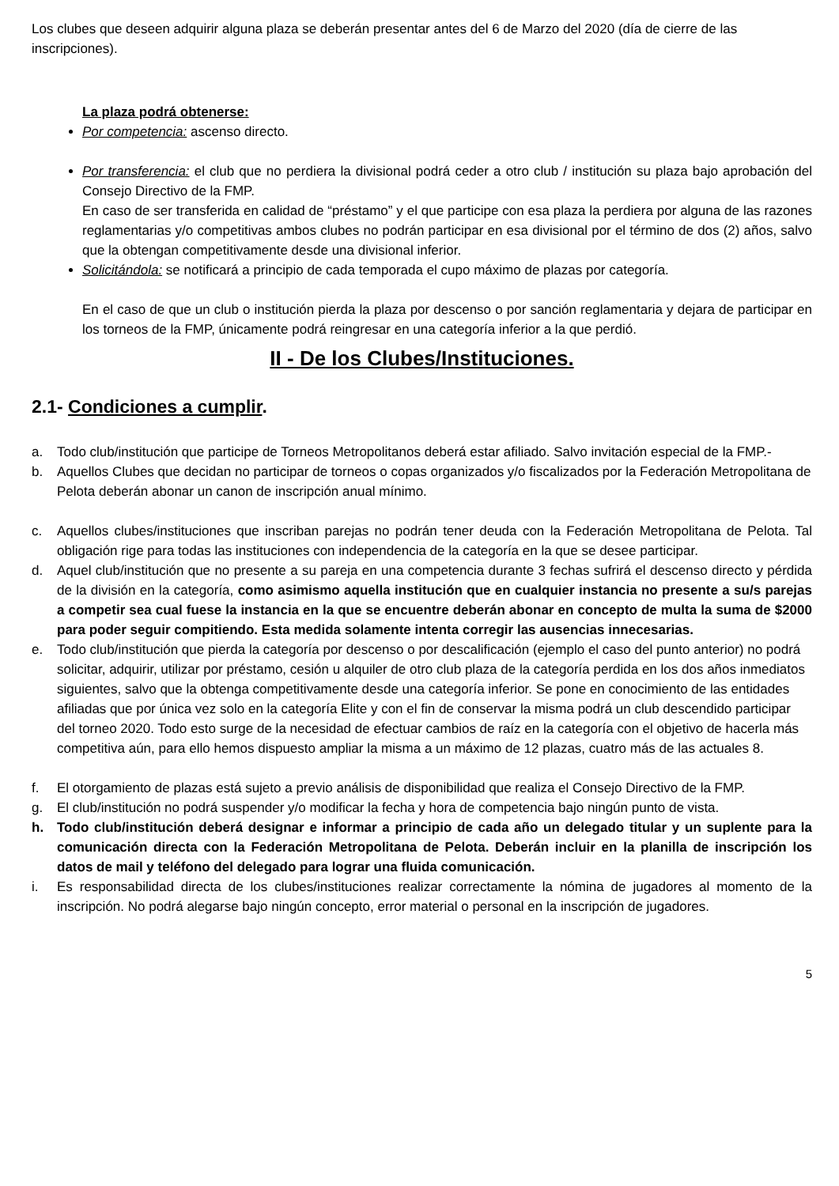Los clubes que deseen adquirir alguna plaza se deberán presentar antes del 6 de Marzo del 2020 (día de cierre de las inscripciones).
La plaza podrá obtenerse:
Por competencia: ascenso directo.
Por transferencia: el club que no perdiera la divisional podrá ceder a otro club / institución su plaza bajo aprobación del Consejo Directivo de la FMP.
En caso de ser transferida en calidad de “préstamo” y el que participe con esa plaza la perdiera por alguna de las razones reglamentarias y/o competitivas ambos clubes no podrán participar en esa divisional por el término de dos (2) años, salvo que la obtengan competitivamente desde una divisional inferior.
Solicitándola: se notificará a principio de cada temporada el cupo máximo de plazas por categoría.
En el caso de que un club o institución pierda la plaza por descenso o por sanción reglamentaria y dejara de participar en los torneos de la FMP, únicamente podrá reingresar en una categoría inferior a la que perdió.
II - De los Clubes/Instituciones.
2.1- Condiciones a cumplir.
a. Todo club/institución que participe de Torneos Metropolitanos deberá estar afiliado. Salvo invitación especial de la FMP.-
b. Aquellos Clubes que decidan no participar de torneos o copas organizados y/o fiscalizados por la Federación Metropolitana de Pelota deberán abonar un canon de inscripción anual mínimo.
c. Aquellos clubes/instituciones que inscriban parejas no podrán tener deuda con la Federación Metropolitana de Pelota. Tal obligación rige para todas las instituciones con independencia de la categoría en la que se desee participar.
d. Aquel club/institución que no presente a su pareja en una competencia durante 3 fechas sufrirá el descenso directo y pérdida de la división en la categoría, como asimismo aquella institución que en cualquier instancia no presente a su/s parejas a competir sea cual fuese la instancia en la que se encuentre deberán abonar en concepto de multa la suma de $2000 para poder seguir compitiendo. Esta medida solamente intenta corregir las ausencias innecesarias.
e. Todo club/institución que pierda la categoría por descenso o por descalificación (ejemplo el caso del punto anterior) no podrá solicitar, adquirir, utilizar por préstamo, cesión u alquiler de otro club plaza de la categoría perdida en los dos años inmediatos siguientes, salvo que la obtenga competitivamente desde una categoría inferior. Se pone en conocimiento de las entidades afiliadas que por única vez solo en la categoría Elite y con el fin de conservar la misma podrá un club descendido participar del torneo 2020. Todo esto surge de la necesidad de efectuar cambios de raíz en la categoría con el objetivo de hacerla más competitiva aún, para ello hemos dispuesto ampliar la misma a un máximo de 12 plazas, cuatro más de las actuales 8.
f. El otorgamiento de plazas está sujeto a previo análisis de disponibilidad que realiza el Consejo Directivo de la FMP.
g. El club/institución no podrá suspender y/o modificar la fecha y hora de competencia bajo ningún punto de vista.
h. Todo club/institución deberá designar e informar a principio de cada año un delegado titular y un suplente para la comunicación directa con la Federación Metropolitana de Pelota. Deberán incluir en la planilla de inscripción los datos de mail y teléfono del delegado para lograr una fluida comunicación.
i. Es responsabilidad directa de los clubes/instituciones realizar correctamente la nómina de jugadores al momento de la inscripción. No podrá alegarse bajo ningún concepto, error material o personal en la inscripción de jugadores.
5